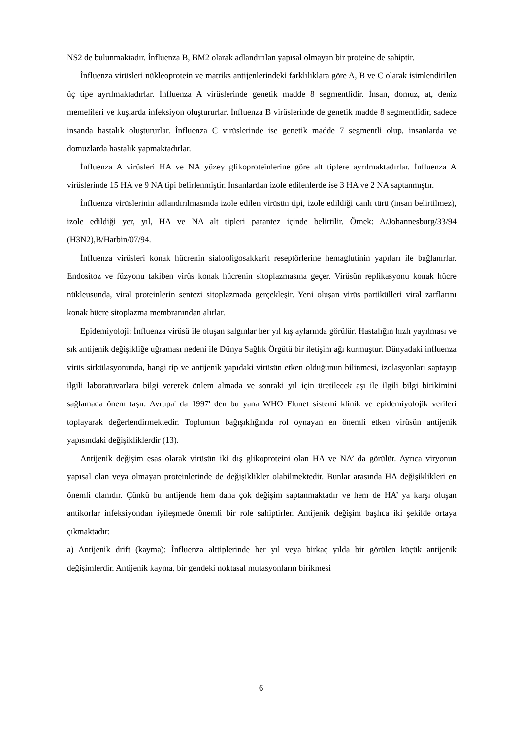NS2 de bulunmaktadır. İnfluenza B, BM2 olarak adlandırılan yapısal olmayan bir proteine de sahiptir.
İnfluenza virüsleri nükleoprotein ve matriks antijenlerindeki farklılıklara göre A, B ve C olarak isimlendirilen üç tipe ayrılmaktadırlar. İnfluenza A virüslerinde genetik madde 8 segmentlidir. İnsan, domuz, at, deniz memelileri ve kuşlarda infeksiyon oluştururlar. İnfluenza B virüslerinde de genetik madde 8 segmentlidir, sadece insanda hastalık oluştururlar. İnfluenza C virüslerinde ise genetik madde 7 segmentli olup, insanlarda ve domuzlarda hastalık yapmaktadırlar.
İnfluenza A virüsleri HA ve NA yüzey glikoproteinlerine göre alt tiplere ayrılmaktadırlar. İnfluenza A virüslerinde 15 HA ve 9 NA tipi belirlenmiştir. İnsanlardan izole edilenlerde ise 3 HA ve 2 NA saptanmıştır.
İnfluenza virüslerinin adlandırılmasında izole edilen virüsün tipi, izole edildiği canlı türü (insan belirtilmez), izole edildiği yer, yıl, HA ve NA alt tipleri parantez içinde belirtilir. Örnek: A/Johannesburg/33/94 (H3N2),B/Harbin/07/94.
İnfluenza virüsleri konak hücrenin sialooligosakkarit reseptörlerine hemaglutinin yapıları ile bağlanırlar. Endositoz ve füzyonu takiben virüs konak hücrenin sitoplazmasına geçer. Virüsün replikasyonu konak hücre nükleusunda, viral proteinlerin sentezi sitoplazmada gerçekleşir. Yeni oluşan virüs partikülleri viral zarflarını konak hücre sitoplazma membranından alırlar.
Epidemiyoloji: İnfluenza virüsü ile oluşan salgınlar her yıl kış aylarında görülür. Hastalığın hızlı yayılması ve sık antijenik değişikliğe uğraması nedeni ile Dünya Sağlık Örgütü bir iletişim ağı kurmuştur. Dünyadaki influenza virüs sirkülasyonunda, hangi tip ve antijenik yapıdaki virüsün etken olduğunun bilinmesi, izolasyonları saptayıp ilgili laboratuvarlara bilgi vererek önlem almada ve sonraki yıl için üretilecek aşı ile ilgili bilgi birikimini sağlamada önem taşır. Avrupa' da 1997' den bu yana WHO Flunet sistemi klinik ve epidemiyolojik verileri toplayarak değerlendirmektedir. Toplumun bağışıklığında rol oynayan en önemli etken virüsün antijenik yapısındaki değişikliklerdir (13).
Antijenik değişim esas olarak virüsün iki dış glikoproteini olan HA ve NA’ da görülür. Ayrıca viryonun yapısal olan veya olmayan proteinlerinde de değişiklikler olabilmektedir. Bunlar arasında HA değişiklikleri en önemli olanıdır. Çünkü bu antijende hem daha çok değişim saptanmaktadır ve hem de HA’ ya karşı oluşan antikorlar infeksiyondan iyileşmede önemli bir role sahiptirler. Antijenik değişim başlıca iki şekilde ortaya çıkmaktadır:
a) Antijenik drift (kayma): İnfluenza alttiplerinde her yıl veya birkaç yılda bir görülen küçük antijenik değişimlerdir. Antijenik kayma, bir gendeki noktasal mutasyonların birikmesi
6